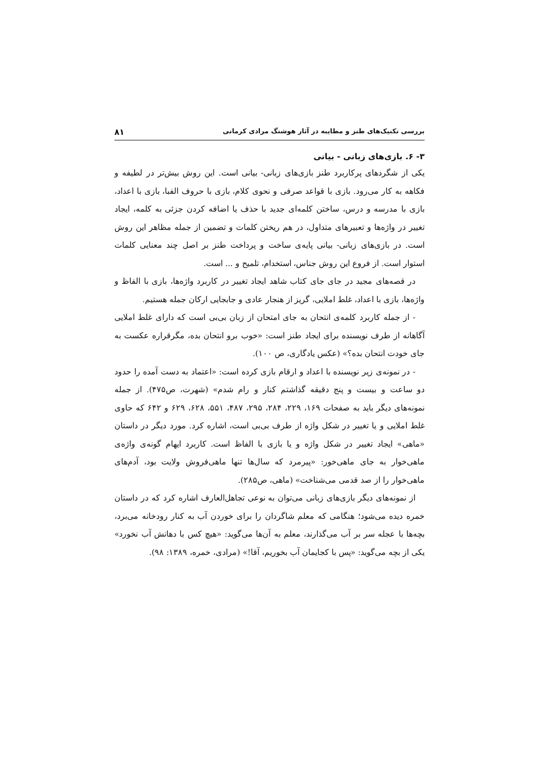بررسی تکنیک‌های طنز و مطایبه در آثار هوشنگ مرادی کرمانی ۸۱
۳- ۶. بازی‌های زبانی - بیانی
یکی از شگردهای پرکاربرد طنز بازی‌های زبانی- بیانی است. این روش بیش‌تر در لطیفه و فکاهه به کار می‌رود. بازی با قواعد صرفی و نحوی کلام، بازی با حروف الفبا، بازی با اعداد، بازی با مدرسه و درس، ساختن کلمه‌ای جدید با حذف یا اضافه کردن جزئی به کلمه، ایجاد تغییر در واژه‌ها و تعبیرهای متداول، در هم ریختن کلمات و تضمین از جمله مظاهر این روش است. در بازی‌های زبانی- بیانی پایه‌ی ساخت و پرداخت طنز بر اصل چند معنایی کلمات استوار است. از فروع این روش جناس، استخدام، تلمیح و ... است.
در قصه‌های مجید در جای جای کتاب شاهد ایجاد تغییر در کاربرد واژه‌ها، بازی با الفاظ و واژه‌ها، بازی با اعداد، غلط املایی، گریز از هنجار عادی و جابجایی ارکان جمله هستیم.
- از جمله کاربرد کلمه‌ی انتحان به جای امتحان از زبان بی‌بی است که دارای غلط املایی آگاهانه از طرف نویسنده برای ایجاد طنز است: «خوب برو انتحان بده، مگرقراره عکست به جای خودت انتحان بده؟» (عکس یادگاری، ص ۱۰۰).
- در نمونه‌ی زیر نویسنده با اعداد و ارقام بازی کرده است: «اعتماد به دست آمده را حدود دو ساعت و بیست و پنج دقیقه گذاشتم کنار و رام شدم» (شهرت، ص۴۷۵). از جمله نمونه‌های دیگر باید به صفحات ۱۶۹، ۲۲۹، ۲۸۴، ۲۹۵، ۴۸۷، ۵۵۱، ۶۲۸، ۶۲۹ و ۶۴۲ که حاوی غلط املایی و یا تغییر در شکل واژه از طرف بی‌بی است، اشاره کرد. مورد دیگر در داستان «ماهی» ایجاد تغییر در شکل واژه و یا بازی با الفاظ است. کاربرد ایهام گونه‌ی واژه‌ی ماهی‌خوار به جای ماهی‌خور: «پیرمرد که سال‌ها تنها ماهی‌فروش ولایت بود، آدم‌های ماهی‌خوار را از صد قدمی می‌شناخت» (ماهی، ص۲۸۵).
از نمونه‌های دیگر بازی‌های زبانی می‌توان به نوعی تجاهل‌العارف اشاره کرد که در داستان خمره دیده می‌شود؛ هنگامی که معلم شاگردان را برای خوردن آب به کنار رودخانه می‌برد، بچه‌ها با عجله سر بر آب می‌گذارند، معلم به آن‌ها می‌گوید: «هیچ کس با دهانش آب نخورد» یکی از بچه می‌گوید: «پس با کجایمان آب بخوریم، آقا!» (مرادی، خمره، ۱۳۸۹: ۹۸).